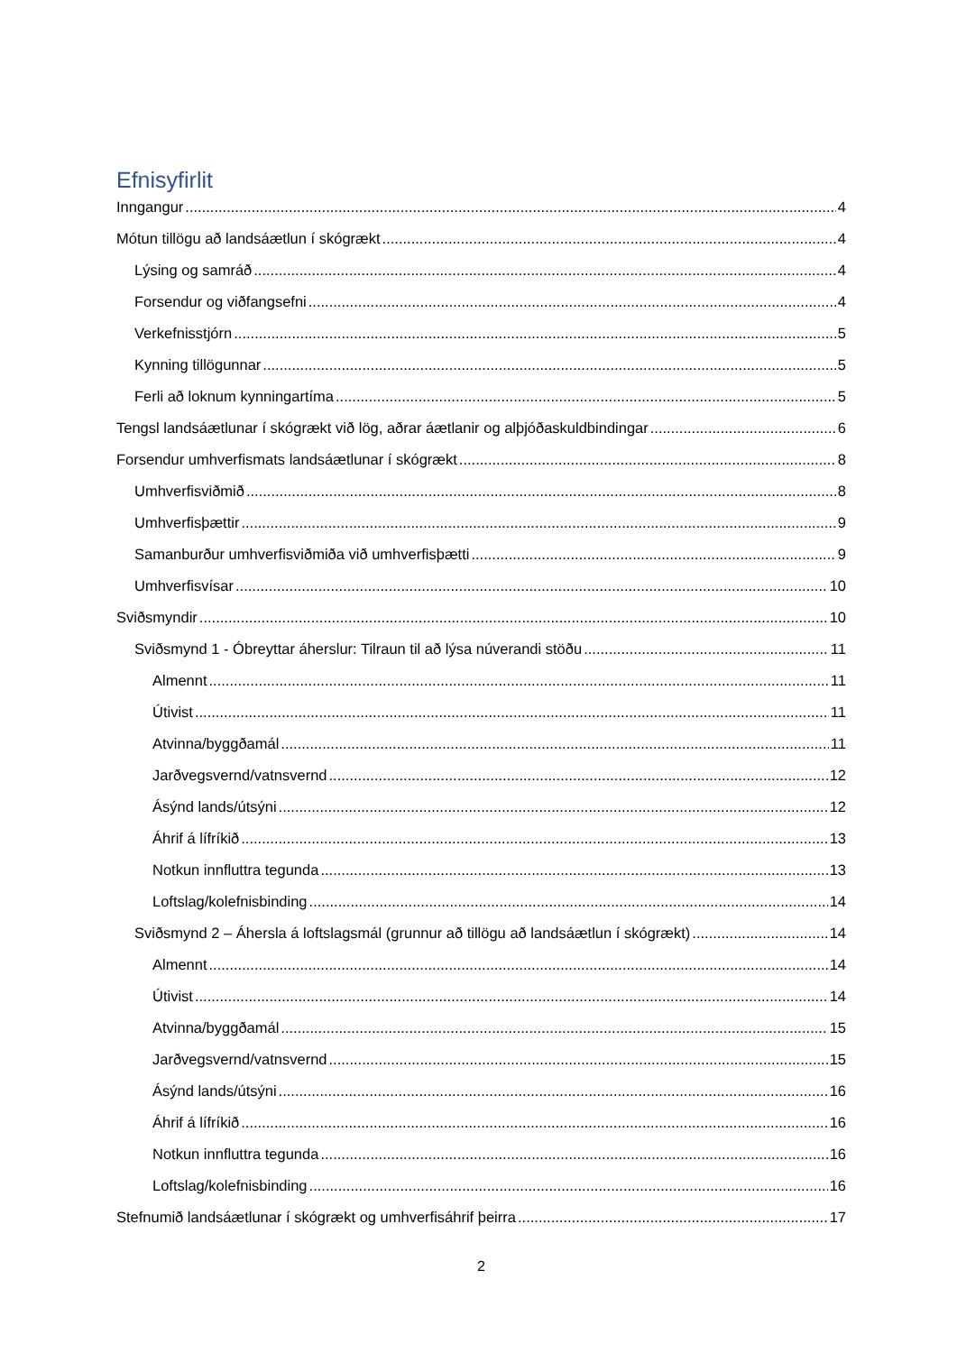Efnisyfirlit
Inngangur 4
Mótun tillögu að landsáætlun í skógrækt 4
Lýsing og samráð 4
Forsendur og viðfangsefni 4
Verkefnisstjórn 5
Kynning tillögunnar 5
Ferli að loknum kynningartíma 5
Tengsl landsáætlunar í skógrækt við lög, aðrar áætlanir og alþjóðaskuldbindingar 6
Forsendur umhverfismats landsáætlunar í skógrækt 8
Umhverfisviðmið 8
Umhverfisþættir 9
Samanburður umhverfisviðmiða við umhverfisþætti 9
Umhverfisvísar 10
Sviðsmyndir 10
Sviðsmynd 1 - Óbreyttar áherslur: Tilraun til að lýsa núverandi stöðu 11
Almennt 11
Útivist 11
Atvinna/byggðamál 11
Jarðvegsvernd/vatnsvernd 12
Ásýnd lands/útsýni 12
Áhrif á lífríkið 13
Notkun innfluttra tegunda 13
Loftslag/kolefnisbinding 14
Sviðsmynd 2 – Áhersla á loftslagsmál (grunnur að tillögu að landsáætlun í skógrækt) 14
Almennt 14
Útivist 14
Atvinna/byggðamál 15
Jarðvegsvernd/vatnsvernd 15
Ásýnd lands/útsýni 16
Áhrif á lífríkið 16
Notkun innfluttra tegunda 16
Loftslag/kolefnisbinding 16
Stefnumið landsáætlunar í skógrækt og umhverfisáhrif þeirra 17
2